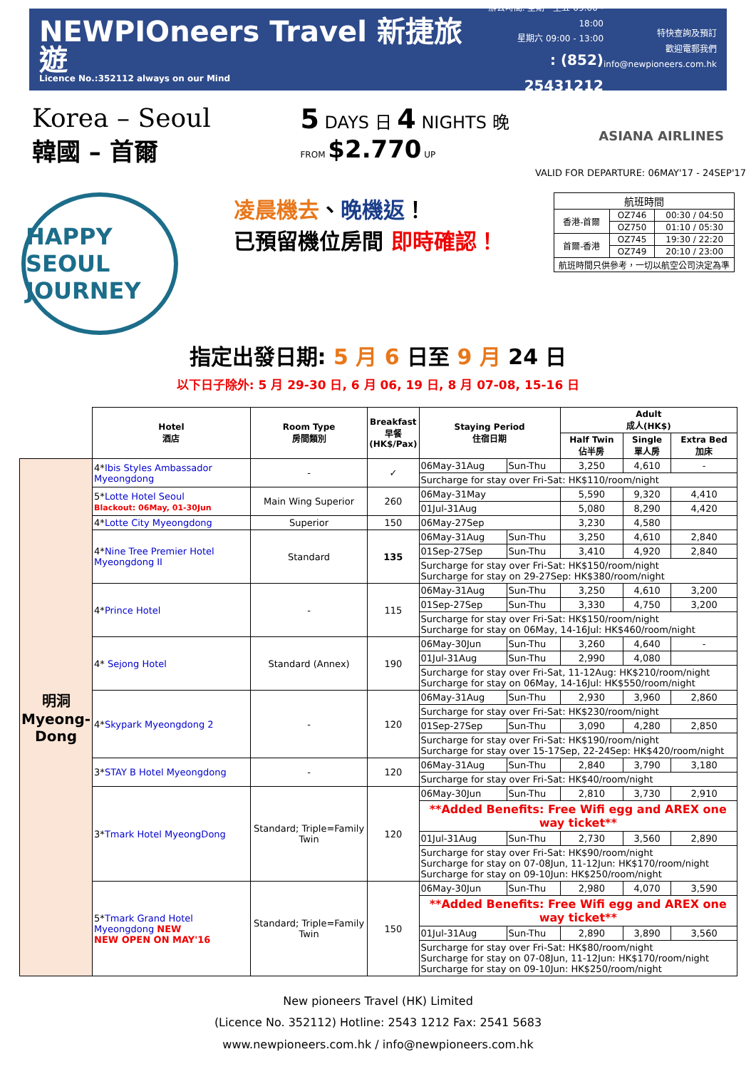NEWPIOneers Travel 新捷旅遊
Licence No.:352112 always on our Mind
辦公時間: 星期一至五 09:00 - 18:00
星期六 09:00 - 13:00
: (852) 25431212
特快查詢及預訂
歡迎電郵我們
info@newpioneers.com.hk
Korea – Seoul
韓國 – 首爾
5 DAYS 日 4 NIGHTS 晚
FROM $2.770 UP
ASIANA AIRLINES
VALID FOR DEPARTURE: 06MAY'17 - 24SEP'17
HAPPY SEOUL JOURNEY
凌晨機去、晚機返！
已預留機位房間 即時確認！
| 航班時間 | | |
| 香港-首爾 | OZ746 | 00:30 / 04:50 |
| | OZ750 | 01:10 / 05:30 |
| 首爾-香港 | OZ745 | 19:30 / 22:20 |
| | OZ749 | 20:10 / 23:00 |
| 航班時間只供參考，一切以航空公司決定為準 | | |
指定出發日期: 5 月 6 日至 9 月 24 日
以下日子除外: 5 月 29-30 日, 6 月 06, 19 日, 8 月 07-08, 15-16 日
| | Hotel 酒店 | Room Type 房間類別 | Breakfast 早餐 (HK$/Pax) | Staying Period 住宿日期 | | Adult 成人(HK$) | | |
| --- | --- | --- | --- | --- | --- | --- | --- | --- |
| | | | | | | Half Twin 佔半房 | Single 單人房 | Extra Bed 加床 |
| 明洞 Myeong-Dong | 4* Ibis Styles Ambassador Myeongdong | - | ✓ | 06May-31Aug | Sun-Thu | 3,250 | 4,610 | - |
| | | | | Surcharge for stay over Fri-Sat: HK$110/room/night | | | | |
| | 5* Lotte Hotel Seoul Blackout: 06May, 01-30Jun | Main Wing Superior | 260 | 06May-31May | | 5,590 | 9,320 | 4,410 |
| | | | | 01Jul-31Aug | | 5,080 | 8,290 | 4,420 |
| | 4* Lotte City Myeongdong | Superior | 150 | 06May-27Sep | | 3,230 | 4,580 | |
| | 4* Nine Tree Premier Hotel Myeongdong II | Standard | 135 | 06May-31Aug | Sun-Thu | 3,250 | 4,610 | 2,840 |
| | | | | 01Sep-27Sep | Sun-Thu | 3,410 | 4,920 | 2,840 |
| | | | | Surcharge for stay over Fri-Sat: HK$150/room/night Surcharge for stay on 29-27Sep: HK$380/room/night | | | | |
| | 4* Prince Hotel | - | 115 | 06May-31Aug | Sun-Thu | 3,250 | 4,610 | 3,200 |
| | | | | 01Sep-27Sep | Sun-Thu | 3,330 | 4,750 | 3,200 |
| | | | | Surcharge for stay over Fri-Sat: HK$150/room/night Surcharge for stay on 06May, 14-16Jul: HK$460/room/night | | | | |
| | 4* Sejong Hotel | Standard (Annex) | 190 | 06May-30Jun | Sun-Thu | 3,260 | 4,640 | - |
| | | | | 01Jul-31Aug | Sun-Thu | 2,990 | 4,080 | |
| | | | | Surcharge for stay over Fri-Sat, 11-12Aug: HK$210/room/night Surcharge for stay on 06May, 14-16Jul: HK$550/room/night | | | | |
| | 4* Skypark Myeongdong 2 | - | 120 | 06May-31Aug | Sun-Thu | 2,930 | 3,960 | 2,860 |
| | | | | Surcharge for stay over Fri-Sat: HK$230/room/night | | | | |
| | | | | 01Sep-27Sep | Sun-Thu | 3,090 | 4,280 | 2,850 |
| | | | | Surcharge for stay over Fri-Sat: HK$190/room/night Surcharge for stay over 15-17Sep, 22-24Sep: HK$420/room/night | | | | |
| | 3* STAY B Hotel Myeongdong | - | 120 | 06May-31Aug | Sun-Thu | 2,840 | 3,790 | 3,180 |
| | | | | Surcharge for stay over Fri-Sat: HK$40/room/night | | | | |
| | 3* Tmark Hotel MyeongDong | Standard; Triple=Family Twin | 120 | 06May-30Jun | Sun-Thu | 2,810 | 3,730 | 2,910 |
| | | | | **Added Benefits: Free Wifi egg and AREX one way ticket** | | | | |
| | | | | 01Jul-31Aug | Sun-Thu | 2,730 | 3,560 | 2,890 |
| | | | | Surcharge for stay over Fri-Sat: HK$90/room/night Surcharge for stay on 07-08Jun, 11-12Jun: HK$170/room/night Surcharge for stay on 09-10Jun: HK$250/room/night | | | | |
| | 5* Tmark Grand Hotel Myeongdong NEW NEW OPEN ON MAY'16 | Standard; Triple=Family Twin | 150 | 06May-30Jun | Sun-Thu | 2,980 | 4,070 | 3,590 |
| | | | | **Added Benefits: Free Wifi egg and AREX one way ticket** | | | | |
| | | | | 01Jul-31Aug | Sun-Thu | 2,890 | 3,890 | 3,560 |
| | | | | Surcharge for stay over Fri-Sat: HK$80/room/night Surcharge for stay on 07-08Jun, 11-12Jun: HK$170/room/night Surcharge for stay on 09-10Jun: HK$250/room/night | | | | |
New pioneers Travel (HK) Limited
(Licence No. 352112) Hotline: 2543 1212 Fax: 2541 5683
www.newpioneers.com.hk / info@newpioneers.com.hk